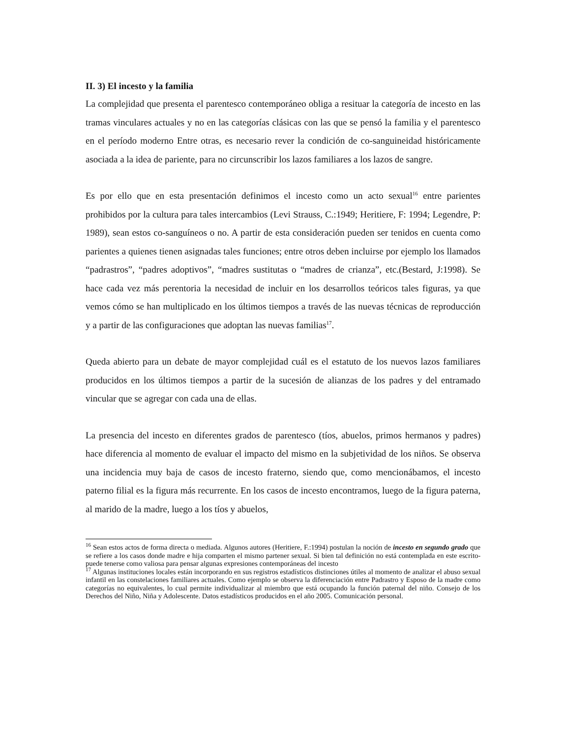II. 3) El incesto y la familia
La complejidad que presenta el parentesco contemporáneo obliga a resituar la categoría de incesto en las tramas vinculares actuales y no en las categorías clásicas con las que se pensó la familia y el parentesco en el período moderno Entre otras, es necesario rever la condición de co-sanguineidad históricamente asociada a la idea de pariente, para no circunscribir los lazos familiares a los lazos de sangre.
Es por ello que en esta presentación definimos el incesto como un acto sexual<sup>16</sup> entre parientes prohibidos por la cultura para tales intercambios (Levi Strauss, C.:1949; Heritiere, F: 1994; Legendre, P: 1989), sean estos co-sanguíneos o no. A partir de esta consideración pueden ser tenidos en cuenta como parientes a quienes tienen asignadas tales funciones; entre otros deben incluirse por ejemplo los llamados “padrastros”, “padres adoptivos”, “madres sustitutas o “madres de crianza”, etc.(Bestard, J:1998). Se hace cada vez más perentoria la necesidad de incluir en los desarrollos teóricos tales figuras, ya que vemos cómo se han multiplicado en los últimos tiempos a través de las nuevas técnicas de reproducción y a partir de las configuraciones que adoptan las nuevas familias<sup>17</sup>.
Queda abierto para un debate de mayor complejidad cuál es el estatuto de los nuevos lazos familiares producidos en los últimos tiempos a partir de la sucesión de alianzas de los padres y del entramado vincular que se agregar con cada una de ellas.
La presencia del incesto en diferentes grados de parentesco (tíos, abuelos, primos hermanos y padres) hace diferencia al momento de evaluar el impacto del mismo en la subjetividad de los niños. Se observa una incidencia muy baja de casos de incesto fraterno, siendo que, como mencionábamos, el incesto paterno filial es la figura más recurrente. En los casos de incesto encontramos, luego de la figura paterna, al marido de la madre, luego a los tíos y abuelos,
<sup>16</sup> Sean estos actos de forma directa o mediada. Algunos autores (Heritiere, F.:1994) postulan la noción de incesto en segundo grado que se refiere a los casos donde madre e hija comparten el mismo partener sexual. Si bien tal definición no está contemplada en este escrito- puede tenerse como valiosa para pensar algunas expresiones contemporáneas del incesto
<sup>17</sup> Algunas instituciones locales están incorporando en sus registros estadísticos distinciones útiles al momento de analizar el abuso sexual infantil en las constelaciones familiares actuales. Como ejemplo se observa la diferenciación entre Padrastro y Esposo de la madre como categorías no equivalentes, lo cual permite individualizar al miembro que está ocupando la función paternal del niño. Consejo de los Derechos del Niño, Niña y Adolescente. Datos estadísticos producidos en el año 2005. Comunicación personal.